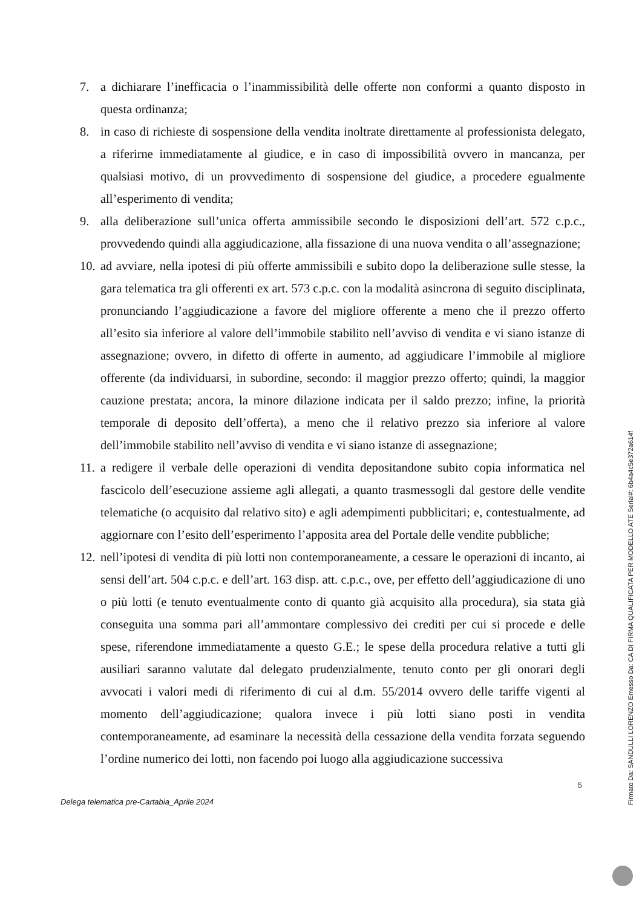7. a dichiarare l’inefficacia o l’inammissibilità delle offerte non conformi a quanto disposto in questa ordinanza;
8. in caso di richieste di sospensione della vendita inoltrate direttamente al professionista delegato, a riferirne immediatamente al giudice, e in caso di impossibilità ovvero in mancanza, per qualsiasi motivo, di un provvedimento di sospensione del giudice, a procedere egualmente all’esperimento di vendita;
9. alla deliberazione sull’unica offerta ammissibile secondo le disposizioni dell’art. 572 c.p.c., provvedendo quindi alla aggiudicazione, alla fissazione di una nuova vendita o all’assegnazione;
10. ad avviare, nella ipotesi di più offerte ammissibili e subito dopo la deliberazione sulle stesse, la gara telematica tra gli offerenti ex art. 573 c.p.c. con la modalità asincrona di seguito disciplinata, pronunciando l’aggiudicazione a favore del migliore offerente a meno che il prezzo offerto all’esito sia inferiore al valore dell’immobile stabilito nell’avviso di vendita e vi siano istanze di assegnazione; ovvero, in difetto di offerte in aumento, ad aggiudicare l’immobile al migliore offerente (da individuarsi, in subordine, secondo: il maggior prezzo offerto; quindi, la maggior cauzione prestata; ancora, la minore dilazione indicata per il saldo prezzo; infine, la priorità temporale di deposito dell’offerta), a meno che il relativo prezzo sia inferiore al valore dell’immobile stabilito nell’avviso di vendita e vi siano istanze di assegnazione;
11. a redigere il verbale delle operazioni di vendita depositandone subito copia informatica nel fascicolo dell’esecuzione assieme agli allegati, a quanto trasmessogli dal gestore delle vendite telematiche (o acquisito dal relativo sito) e agli adempimenti pubblicitari; e, contestualmente, ad aggiornare con l’esito dell’esperimento l’apposita area del Portale delle vendite pubbliche;
12. nell’ipotesi di vendita di più lotti non contemporaneamente, a cessare le operazioni di incanto, ai sensi dell’art. 504 c.p.c. e dell’art. 163 disp. att. c.p.c., ove, per effetto dell’aggiudicazione di uno o più lotti (e tenuto eventualmente conto di quanto già acquisito alla procedura), sia stata già conseguita una somma pari all’ammontare complessivo dei crediti per cui si procede e delle spese, riferendone immediatamente a questo G.E.; le spese della procedura relative a tutti gli ausiliari saranno valutate dal delegato prudenzialmente, tenuto conto per gli onorari degli avvocati i valori medi di riferimento di cui al d.m. 55/2014 ovvero delle tariffe vigenti al momento dell’aggiudicazione; qualora invece i più lotti siano posti in vendita contemporaneamente, ad esaminare la necessità della cessazione della vendita forzata seguendo l’ordine numerico dei lotti, non facendo poi luogo alla aggiudicazione successiva
5
Delega telematica pre-Cartabia_Aprile 2024
Firmato Da: SANDULLI LORENZO Emesso Da: CA DI FIRMA QUALIFICATA PER MODELLO ATE Serial#: 6b4a4c5e372a614f